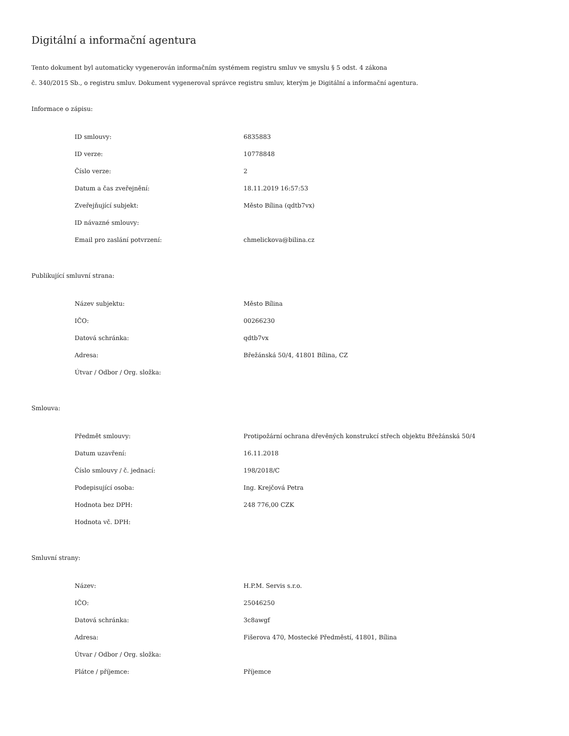Digitální a informační agentura
Tento dokument byl automaticky vygenerován informačním systémem registru smluv ve smyslu § 5 odst. 4 zákona
č. 340/2015 Sb., o registru smluv. Dokument vygeneroval správce registru smluv, kterým je Digitální a informační agentura.
Informace o zápisu:
| ID smlouvy: | 6835883 |
| ID verze: | 10778848 |
| Číslo verze: | 2 |
| Datum a čas zveřejnění: | 18.11.2019 16:57:53 |
| Zveřejňující subjekt: | Město Bílina (qdtb7vx) |
| ID návazné smlouvy: | |
| Email pro zaslání potvrzení: | chmelickova@bilina.cz |
Publikující smluvní strana:
| Název subjektu: | Město Bílina |
| IČO: | 00266230 |
| Datová schránka: | qdtb7vx |
| Adresa: | Břežánská 50/4, 41801 Bílina, CZ |
| Útvar / Odbor / Org. složka: | |
Smlouva:
| Předmět smlouvy: | Protipožární ochrana dřevěných konstrukcí střech objektu Břežánská 50/4 |
| Datum uzavření: | 16.11.2018 |
| Číslo smlouvy / č. jednací: | 198/2018/C |
| Podepisující osoba: | Ing. Krejčová Petra |
| Hodnota bez DPH: | 248 776,00 CZK |
| Hodnota vč. DPH: | |
Smluvní strany:
| Název: | H.P.M. Servis s.r.o. |
| IČO: | 25046250 |
| Datová schránka: | 3c8awgf |
| Adresa: | Fišerova 470, Mostecké Předměstí, 41801, Bílina |
| Útvar / Odbor / Org. složka: | |
| Plátce / příjemce: | Příjemce |